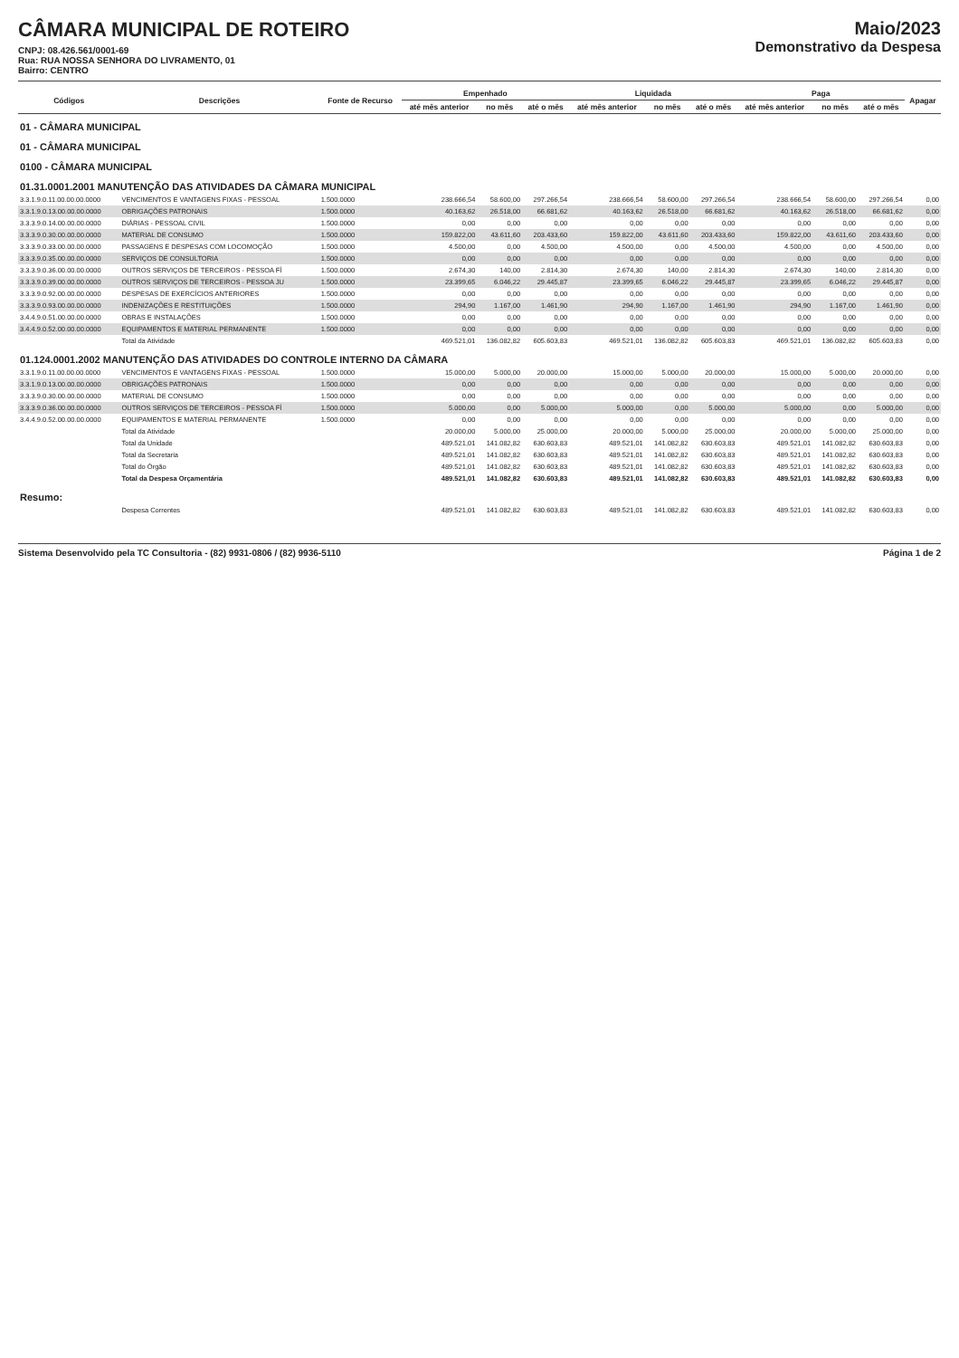CÂMARA MUNICIPAL DE ROTEIRO
CNPJ: 08.426.561/0001-69
Rua: RUA NOSSA SENHORA DO LIVRAMENTO, 01
Bairro: CENTRO
Maio/2023
Demonstrativo da Despesa
| Códigos | Descrições | Fonte de Recurso | Empenhado | | | Liquidada | | | Paga | | | Apagar |
| --- | --- | --- | --- | --- | --- | --- | --- | --- | --- | --- | --- | --- |
| | | | até mês anterior | no mês | até o mês | até mês anterior | no mês | até o mês | até mês anterior | no mês | até o mês | |
| 01 - CÂMARA MUNICIPAL | | | | | | | | | | | | |
| 01 - CÂMARA MUNICIPAL | | | | | | | | | | | | |
| 0100 - CÂMARA MUNICIPAL | | | | | | | | | | | | |
| 01.31.0001.2001 MANUTENÇÃO DAS ATIVIDADES DA CÂMARA MUNICIPAL | | | | | | | | | | | | |
| 3.3.1.9.0.11.00.00.00.0000 | VENCIMENTOS E VANTAGENS FIXAS - PESSOAL | 1.500.0000 | 238.666,54 | 58.600,00 | 297.266,54 | 238.666,54 | 58.600,00 | 297.266,54 | 238.666,54 | 58.600,00 | 297.266,54 | 0,00 |
| 3.3.1.9.0.13.00.00.00.0000 | OBRIGAÇÕES PATRONAIS | 1.500.0000 | 40.163,62 | 26.518,00 | 66.681,62 | 40.163,62 | 26.518,00 | 66.681,62 | 40.163,62 | 26.518,00 | 66.681,62 | 0,00 |
| 3.3.3.9.0.14.00.00.00.0000 | DIÁRIAS - PESSOAL CIVIL | 1.500.0000 | 0,00 | 0,00 | 0,00 | 0,00 | 0,00 | 0,00 | 0,00 | 0,00 | 0,00 | 0,00 |
| 3.3.3.9.0.30.00.00.00.0000 | MATERIAL DE CONSUMO | 1.500.0000 | 159.822,00 | 43.611,60 | 203.433,60 | 159.822,00 | 43.611,60 | 203.433,60 | 159.822,00 | 43.611,60 | 203.433,60 | 0,00 |
| 3.3.3.9.0.33.00.00.00.0000 | PASSAGENS E DESPESAS COM LOCOMOÇÃO | 1.500.0000 | 4.500,00 | 0,00 | 4.500,00 | 4.500,00 | 0,00 | 4.500,00 | 4.500,00 | 0,00 | 4.500,00 | 0,00 |
| 3.3.3.9.0.35.00.00.00.0000 | SERVIÇOS DE CONSULTORIA | 1.500.0000 | 0,00 | 0,00 | 0,00 | 0,00 | 0,00 | 0,00 | 0,00 | 0,00 | 0,00 | 0,00 |
| 3.3.3.9.0.36.00.00.00.0000 | OUTROS SERVIÇOS DE TERCEIROS - PESSOA FÍ | 1.500.0000 | 2.674,30 | 140,00 | 2.814,30 | 2.674,30 | 140,00 | 2.814,30 | 2.674,30 | 140,00 | 2.814,30 | 0,00 |
| 3.3.3.9.0.39.00.00.00.0000 | OUTROS SERVIÇOS DE TERCEIROS - PESSOA JU | 1.500.0000 | 23.399,65 | 6.046,22 | 29.445,87 | 23.399,65 | 6.046,22 | 29.445,87 | 23.399,65 | 6.046,22 | 29.445,87 | 0,00 |
| 3.3.3.9.0.92.00.00.00.0000 | DESPESAS DE EXERCÍCIOS ANTERIORES | 1.500.0000 | 0,00 | 0,00 | 0,00 | 0,00 | 0,00 | 0,00 | 0,00 | 0,00 | 0,00 | 0,00 |
| 3.3.3.9.0.93.00.00.00.0000 | INDENIZAÇÕES E RESTITUIÇÕES | 1.500.0000 | 294,90 | 1.167,00 | 1.461,90 | 294,90 | 1.167,00 | 1.461,90 | 294,90 | 1.167,00 | 1.461,90 | 0,00 |
| 3.4.4.9.0.51.00.00.00.0000 | OBRAS E INSTALAÇÕES | 1.500.0000 | 0,00 | 0,00 | 0,00 | 0,00 | 0,00 | 0,00 | 0,00 | 0,00 | 0,00 | 0,00 |
| 3.4.4.9.0.52.00.00.00.0000 | EQUIPAMENTOS E MATERIAL PERMANENTE | 1.500.0000 | 0,00 | 0,00 | 0,00 | 0,00 | 0,00 | 0,00 | 0,00 | 0,00 | 0,00 | 0,00 |
| | Total da Atividade | | 469.521,01 | 136.082,82 | 605.603,83 | 469.521,01 | 136.082,82 | 605.603,83 | 469.521,01 | 136.082,82 | 605.603,83 | 0,00 |
| 01.124.0001.2002 MANUTENÇÃO DAS ATIVIDADES DO CONTROLE INTERNO DA CÂMARA | | | | | | | | | | | | |
| 3.3.1.9.0.11.00.00.00.0000 | VENCIMENTOS E VANTAGENS FIXAS - PESSOAL | 1.500.0000 | 15.000,00 | 5.000,00 | 20.000,00 | 15.000,00 | 5.000,00 | 20.000,00 | 15.000,00 | 5.000,00 | 20.000,00 | 0,00 |
| 3.3.1.9.0.13.00.00.00.0000 | OBRIGAÇÕES PATRONAIS | 1.500.0000 | 0,00 | 0,00 | 0,00 | 0,00 | 0,00 | 0,00 | 0,00 | 0,00 | 0,00 | 0,00 |
| 3.3.3.9.0.30.00.00.00.0000 | MATERIAL DE CONSUMO | 1.500.0000 | 0,00 | 0,00 | 0,00 | 0,00 | 0,00 | 0,00 | 0,00 | 0,00 | 0,00 | 0,00 |
| 3.3.3.9.0.36.00.00.00.0000 | OUTROS SERVIÇOS DE TERCEIROS - PESSOA FÍ | 1.500.0000 | 5.000,00 | 0,00 | 5.000,00 | 5.000,00 | 0,00 | 5.000,00 | 5.000,00 | 0,00 | 5.000,00 | 0,00 |
| 3.4.4.9.0.52.00.00.00.0000 | EQUIPAMENTOS E MATERIAL PERMANENTE | 1.500.0000 | 0,00 | 0,00 | 0,00 | 0,00 | 0,00 | 0,00 | 0,00 | 0,00 | 0,00 | 0,00 |
| | Total da Atividade | | 20.000,00 | 5.000,00 | 25.000,00 | 20.000,00 | 5.000,00 | 25.000,00 | 20.000,00 | 5.000,00 | 25.000,00 | 0,00 |
| | Total da Unidade | | 489.521,01 | 141.082,82 | 630.603,83 | 489.521,01 | 141.082,82 | 630.603,83 | 489.521,01 | 141.082,82 | 630.603,83 | 0,00 |
| | Total da Secretaria | | 489.521,01 | 141.082,82 | 630.603,83 | 489.521,01 | 141.082,82 | 630.603,83 | 489.521,01 | 141.082,82 | 630.603,83 | 0,00 |
| | Total do Órgão | | 489.521,01 | 141.082,82 | 630.603,83 | 489.521,01 | 141.082,82 | 630.603,83 | 489.521,01 | 141.082,82 | 630.603,83 | 0,00 |
| | Total da Despesa Orçamentária | | 489.521,01 | 141.082,82 | 630.603,83 | 489.521,01 | 141.082,82 | 630.603,83 | 489.521,01 | 141.082,82 | 630.603,83 | 0,00 |
| Resumo: | | | | | | | | | | | | |
| | Despesa Correntes | | 489.521,01 | 141.082,82 | 630.603,83 | 489.521,01 | 141.082,82 | 630.603,83 | 489.521,01 | 141.082,82 | 630.603,83 | 0,00 |
Sistema Desenvolvido pela TC Consultoria - (82) 9931-0806 / (82) 9936-5110 Página 1 de 2